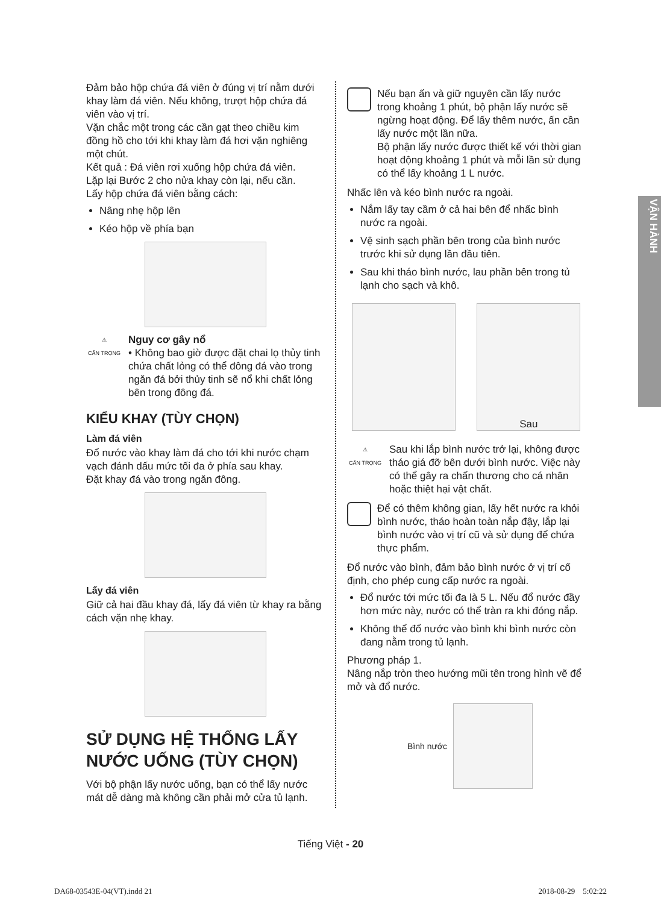VẬN HÀNH
Đảm bảo hộp chứa đá viên ở đúng vị trí nằm dưới khay làm đá viên. Nếu không, trượt hộp chứa đá viên vào vị trí.
Vặn chắc một trong các cần gạt theo chiều kim đồng hồ cho tới khi khay làm đá hơi vặn nghiêng một chút.
Kết quả : Đá viên rơi xuống hộp chứa đá viên.
Lặp lại Bước 2 cho nửa khay còn lại, nếu cần.
Lấy hộp chứa đá viên bằng cách:
Nâng nhẹ hộp lên
Kéo hộp về phía bạn
⚠
CẨN TRỌNG
Nguy cơ gây nổ
• Không bao giờ được đặt chai lọ thủy tinh chứa chất lỏng có thể đông đá vào trong ngăn đá bởi thủy tinh sẽ nổ khi chất lỏng bên trong đông đá.
KIỂU KHAY (TÙY CHỌN)
Làm đá viên
Đổ nước vào khay làm đá cho tới khi nước chạm vạch đánh dấu mức tối đa ở phía sau khay.
Đặt khay đá vào trong ngăn đông.
Lấy đá viên
Giữ cả hai đầu khay đá, lấy đá viên từ khay ra bằng cách vặn nhẹ khay.
SỬ DỤNG HỆ THỐNG LẤY NƯỚC UỐNG (TÙY CHỌN)
Với bộ phận lấy nước uống, bạn có thể lấy nước mát dễ dàng mà không cần phải mở cửa tủ lạnh.
Nếu bạn ấn và giữ nguyên cần lấy nước trong khoảng 1 phút, bộ phận lấy nước sẽ ngừng hoạt động. Để lấy thêm nước, ấn cần lấy nước một lần nữa.
Bộ phận lấy nước được thiết kế với thời gian hoạt động khoảng 1 phút và mỗi lần sử dụng có thể lấy khoảng 1 L nước.
Nhấc lên và kéo bình nước ra ngoài.
Nắm lấy tay cầm ở cả hai bên để nhấc bình nước ra ngoài.
Vệ sinh sạch phần bên trong của bình nước trước khi sử dụng lần đầu tiên.
Sau khi tháo bình nước, lau phần bên trong tủ lạnh cho sạch và khô.
Sau
⚠
CẨN TRỌNG
Sau khi lắp bình nước trở lại, không được tháo giá đỡ bên dưới bình nước. Việc này có thể gây ra chấn thương cho cá nhân hoặc thiệt hại vật chất.
Để có thêm không gian, lấy hết nước ra khỏi bình nước, tháo hoàn toàn nắp đậy, lắp lại bình nước vào vị trí cũ và sử dụng để chứa thực phẩm.
Đổ nước vào bình, đảm bảo bình nước ở vị trí cố định, cho phép cung cấp nước ra ngoài.
Đổ nước tới mức tối đa là 5 L. Nếu đổ nước đầy hơn mức này, nước có thể tràn ra khi đóng nắp.
Không thể đổ nước vào bình khi bình nước còn đang nằm trong tủ lạnh.
Phương pháp 1.
Nâng nắp tròn theo hướng mũi tên trong hình vẽ để mở và đổ nước.
Bình nước
Tiếng Việt - 20
DA68-03543E-04(VT).indd 21 2018-08-29 5:02:22